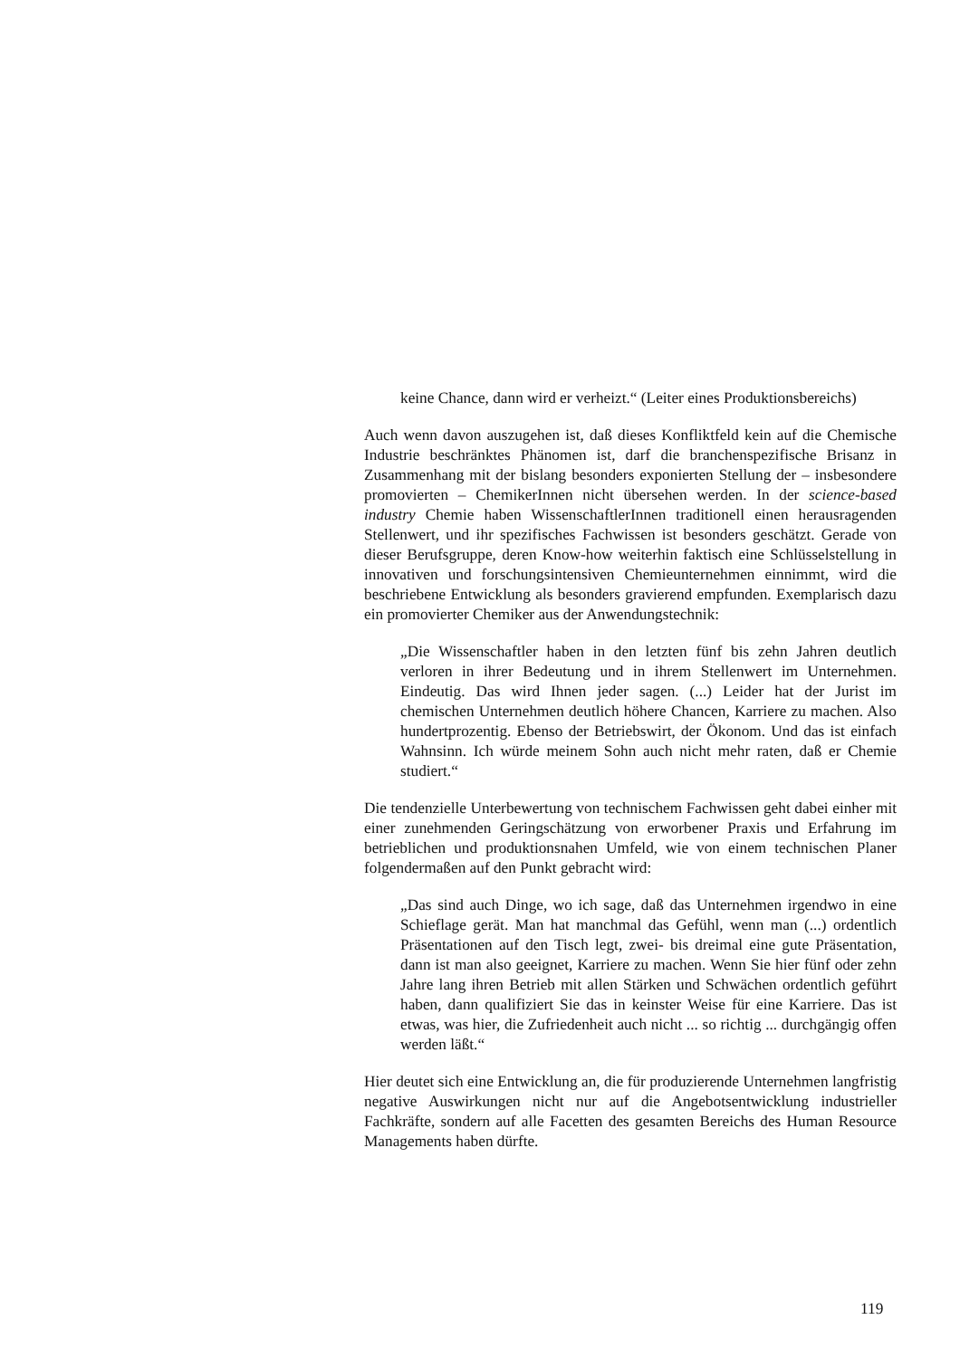keine Chance, dann wird er verheizt.“ (Leiter eines Produktionsbereichs)
Auch wenn davon auszugehen ist, daß dieses Konfliktfeld kein auf die Chemische Industrie beschränktes Phänomen ist, darf die branchenspezifische Brisanz in Zusammenhang mit der bislang besonders exponierten Stellung der – insbesondere promovierten – ChemikerInnen nicht übersehen werden. In der science-based industry Chemie haben WissenschaftlerInnen traditionell einen herausragenden Stellenwert, und ihr spezifisches Fachwissen ist besonders geschätzt. Gerade von dieser Berufsgruppe, deren Know-how weiterhin faktisch eine Schlüsselstellung in innovativen und forschungsintensiven Chemieunternehmen einnimmt, wird die beschriebene Entwicklung als besonders gravierend empfunden. Exemplarisch dazu ein promovierter Chemiker aus der Anwendungstechnik:
„Die Wissenschaftler haben in den letzten fünf bis zehn Jahren deutlich verloren in ihrer Bedeutung und in ihrem Stellenwert im Unternehmen. Eindeutig. Das wird Ihnen jeder sagen. (...) Leider hat der Jurist im chemischen Unternehmen deutlich höhere Chancen, Karriere zu machen. Also hundertprozentig. Ebenso der Betriebswirt, der Ökonom. Und das ist einfach Wahnsinn. Ich würde meinem Sohn auch nicht mehr raten, daß er Chemie studiert.“
Die tendenzielle Unterbewertung von technischem Fachwissen geht dabei einher mit einer zunehmenden Geringschätzung von erworbener Praxis und Erfahrung im betrieblichen und produktionsnahen Umfeld, wie von einem technischen Planer folgendermaßen auf den Punkt gebracht wird:
„Das sind auch Dinge, wo ich sage, daß das Unternehmen irgendwo in eine Schieflage gerät. Man hat manchmal das Gefühl, wenn man (...) ordentlich Präsentationen auf den Tisch legt, zwei- bis dreimal eine gute Präsentation, dann ist man also geeignet, Karriere zu machen. Wenn Sie hier fünf oder zehn Jahre lang ihren Betrieb mit allen Stärken und Schwächen ordentlich geführt haben, dann qualifiziert Sie das in keinster Weise für eine Karriere. Das ist etwas, was hier, die Zufriedenheit auch nicht ... so richtig ... durchgängig offen werden läßt.“
Hier deutet sich eine Entwicklung an, die für produzierende Unternehmen langfristig negative Auswirkungen nicht nur auf die Angebotsentwicklung industrieller Fachkräfte, sondern auf alle Facetten des gesamten Bereichs des Human Resource Managements haben dürfte.
119